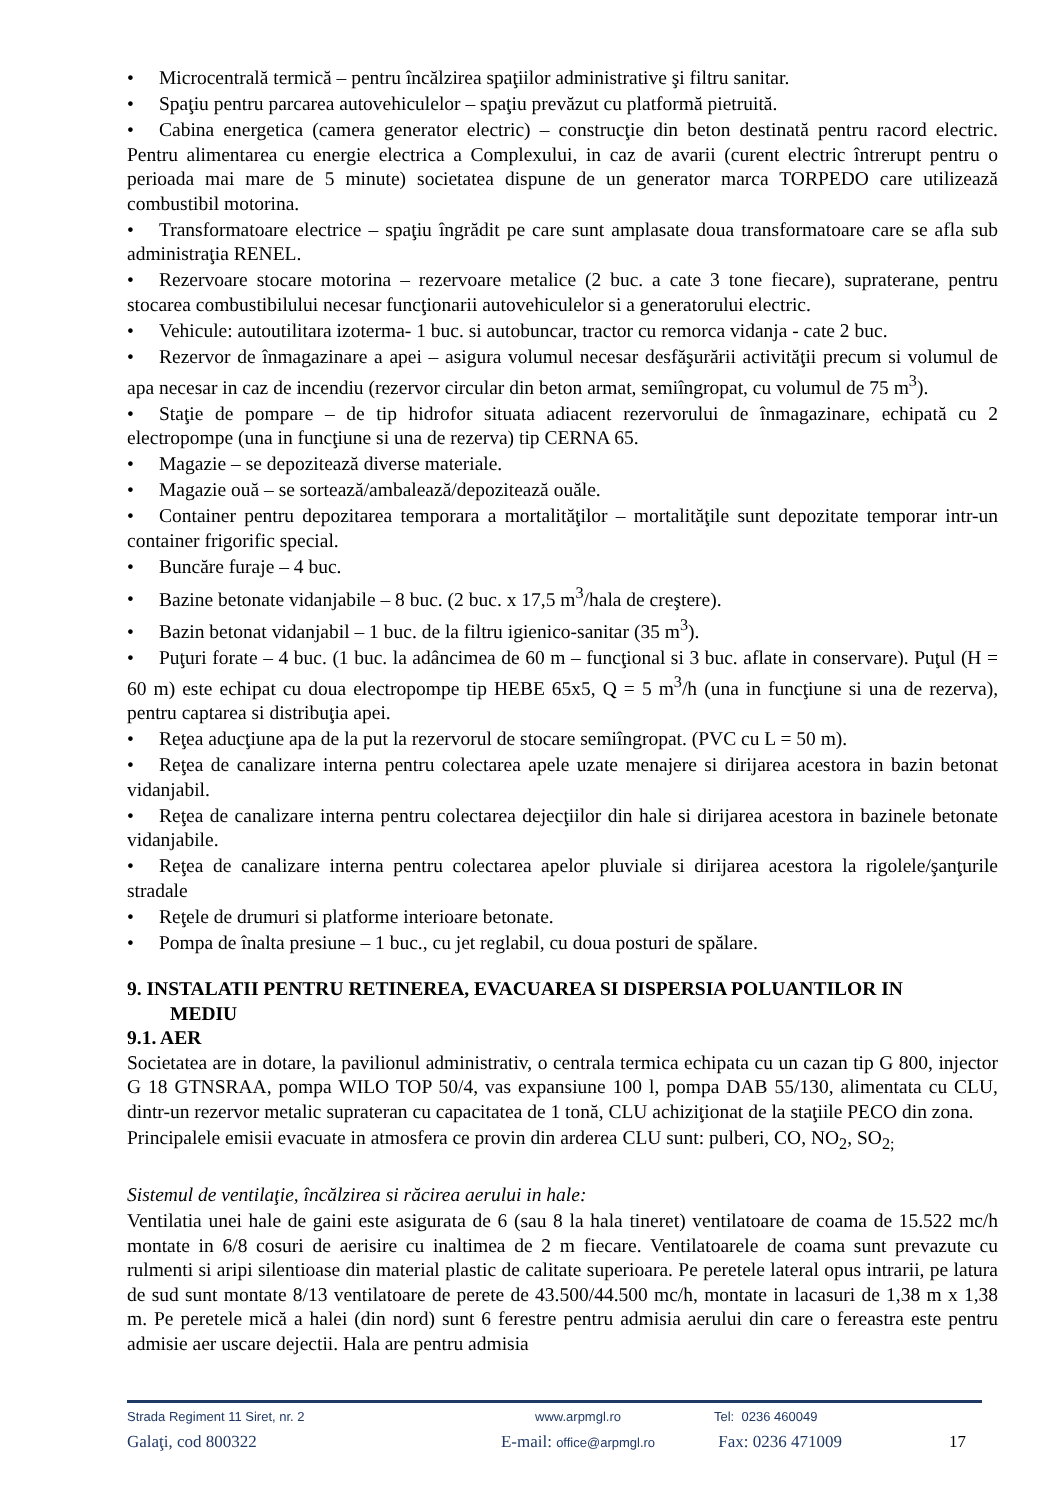• Microcentrală termică – pentru încălzirea spaţiilor administrative şi filtru sanitar.
• Spaţiu pentru parcarea autovehiculelor – spaţiu prevăzut cu platformă pietruită.
• Cabina energetica (camera generator electric) – construcţie din beton destinată pentru racord electric. Pentru alimentarea cu energie electrica a Complexului, in caz de avarii (curent electric întrerupt pentru o perioada mai mare de 5 minute) societatea dispune de un generator marca TORPEDO care utilizează combustibil motorina.
• Transformatoare electrice – spaţiu îngrădit pe care sunt amplasate doua transformatoare care se afla sub administraţia RENEL.
• Rezervoare stocare motorina – rezervoare metalice (2 buc. a cate 3 tone fiecare), supraterane, pentru stocarea combustibilului necesar funcţionarii autovehiculelor si a generatorului electric.
• Vehicule: autoutilitara izoterma- 1 buc. si autobuncar, tractor cu remorca vidanja - cate 2 buc.
• Rezervor de înmagazinare a apei – asigura volumul necesar desfăşurării activităţii precum si volumul de apa necesar in caz de incendiu (rezervor circular din beton armat, semiîngropat, cu volumul de 75 m<sup>3</sup>).
• Staţie de pompare – de tip hidrofor situata adiacent rezervorului de înmagazinare, echipată cu 2 electropompe (una in funcţiune si una de rezerva) tip CERNA 65.
• Magazie – se depozitează diverse materiale.
• Magazie ouă – se sortează/ambalează/depozitează ouăle.
• Container pentru depozitarea temporara a mortalităţilor – mortalităţile sunt depozitate temporar intr-un container frigorific special.
• Buncăre furaje – 4 buc.
• Bazine betonate vidanjabile – 8 buc. (2 buc. x 17,5 m<sup>3</sup>/hala de creştere).
• Bazin betonat vidanjabil – 1 buc. de la filtru igienico-sanitar (35 m<sup>3</sup>).
• Puţuri forate – 4 buc. (1 buc. la adâncimea de 60 m – funcţional si 3 buc. aflate in conservare). Puţul (H = 60 m) este echipat cu doua electropompe tip HEBE 65x5, Q = 5 m<sup>3</sup>/h (una in funcţiune si una de rezerva), pentru captarea si distribuţia apei.
• Reţea aducţiune apa de la put la rezervorul de stocare semiîngropat. (PVC cu L = 50 m).
• Reţea de canalizare interna pentru colectarea apele uzate menajere si dirijarea acestora in bazin betonat vidanjabil.
• Reţea de canalizare interna pentru colectarea dejecţiilor din hale si dirijarea acestora in bazinele betonate vidanjabile.
• Reţea de canalizare interna pentru colectarea apelor pluviale si dirijarea acestora la rigolele/şanţurile stradale
• Reţele de drumuri si platforme interioare betonate.
• Pompa de înalta presiune – 1 buc., cu jet reglabil, cu doua posturi de spălare.
9. INSTALATII PENTRU RETINEREA, EVACUAREA SI DISPERSIA POLUANTILOR IN
MEDIU
9.1. AER
Societatea are in dotare, la pavilionul administrativ, o centrala termica echipata cu un cazan tip G 800, injector G 18 GTNSRAA, pompa WILO TOP 50/4, vas expansiune 100 l, pompa DAB 55/130, alimentata cu CLU, dintr-un rezervor metalic suprateran cu capacitatea de 1 tonă, CLU achiziţionat de la staţiile PECO din zona.
Principalele emisii evacuate in atmosfera ce provin din arderea CLU sunt: pulberi, CO, NO<sub>2</sub>, SO<sub>2;</sub>
Sistemul de ventilaţie, încălzirea si răcirea aerului in hale:
Ventilatia unei hale de gaini este asigurata de 6 (sau 8 la hala tineret) ventilatoare de coama de 15.522 mc/h montate in 6/8 cosuri de aerisire cu inaltimea de 2 m fiecare. Ventilatoarele de coama sunt prevazute cu rulmenti si aripi silentioase din material plastic de calitate superioara. Pe peretele lateral opus intrarii, pe latura de sud sunt montate 8/13 ventilatoare de perete de 43.500/44.500 mc/h, montate in lacasuri de 1,38 m x 1,38 m. Pe peretele mică a halei (din nord) sunt 6 ferestre pentru admisia aerului din care o fereastra este pentru admisie aer uscare dejectii. Hala are pentru admisia
Strada Regiment 11 Siret, nr. 2 www.arpmgl.ro Tel: 0236 460049
Galaţi, cod 800322 E-mail: office@arpmgl.ro Fax: 0236 471009 17